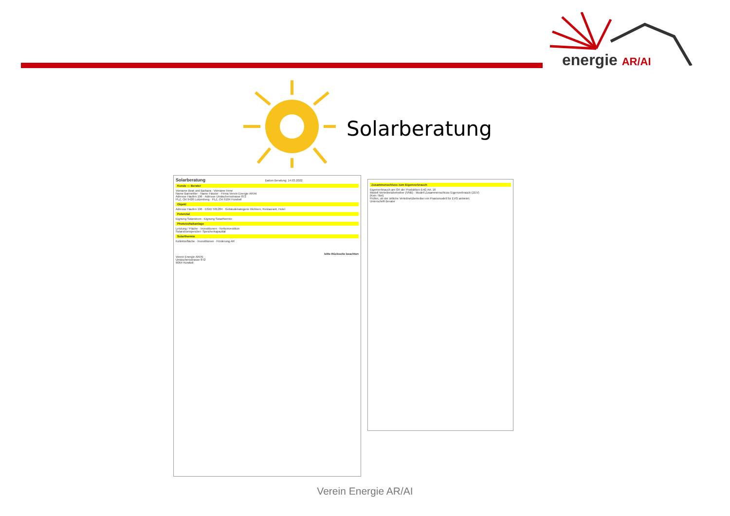energie AR/AI
Solarberatung
Solarberatung Datum Beratung: 14.03.2022
Kunde — Berater
Vorname Beat und Barbara · Vorname Irene
Name Barmettler · Name Fässler · Firma Verein Energie AR/AI
Adresse Haufen 196 · Adresse Umäschersstrasse 872
PLZ, Ort 9426 Lutzenberg · PLZ, Ort 9104 Hundwil
Objekt
Adresse Haufen 196 · EGID 501284 · Gebäudekategorie Wohnen, Restaurant, Hotel
Potenzial
Eignung Solarstrom · Eignung Solarthermie
Photovoltaikanlage
Leistung / Fläche · Investitionen · Nettoinvestition
Solarstromspeicher: Speicherkapazität
Solarthermie
Kollektorfläche · Investitionen · Förderung AR
bitte Rückseite beachten
Verein Energie AR/AI
Umäschersstrasse 872
9064 Hundwil
Zusammenschluss zum Eigenverbrauch
Eigenverbrauch am Ort der Produktion EnG Art. 16
Modell Verteilnetzbetreiber (VNB) · Modell Zusammenschluss Eigenverbrauch (ZEV)
[Kein Titel]
Prüfen, ob der örtliche Verteilnetzbetreiber ein Praxismodell für EVG anbietet.
Unterschrift Berater
Verein Energie AR/AI